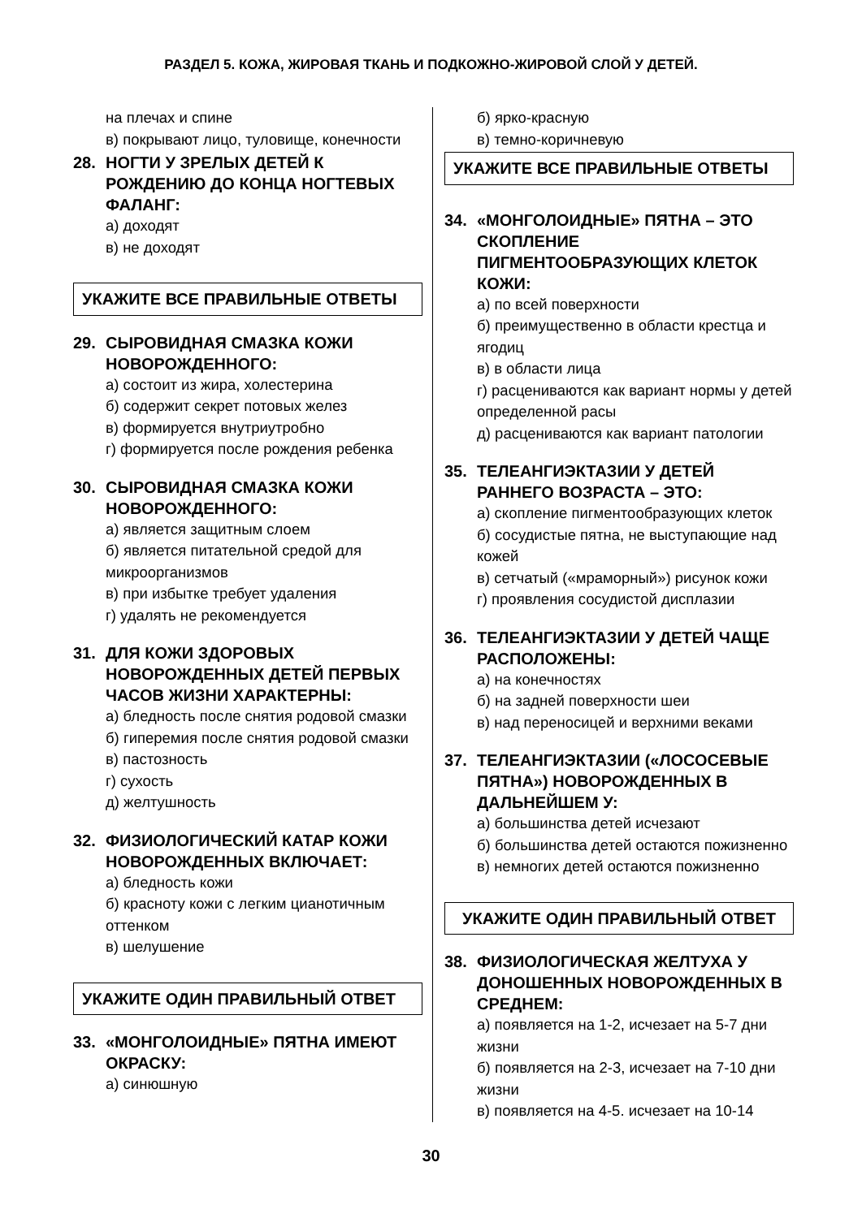РАЗДЕЛ 5. КОЖА, ЖИРОВАЯ ТКАНЬ И ПОДКОЖНО-ЖИРОВОЙ СЛОЙ У ДЕТЕЙ.
на плечах и спине
в) покрывают лицо, туловище, конечности
28. НОГТИ У ЗРЕЛЫХ ДЕТЕЙ К РОЖДЕНИЮ ДО КОНЦА НОГТЕВЫХ ФАЛАНГ:
а) доходят
в) не доходят
УКАЖИТЕ ВСЕ ПРАВИЛЬНЫЕ ОТВЕТЫ
29. СЫРОВИДНАЯ СМАЗКА КОЖИ НОВОРОЖДЕННОГО:
а) состоит из жира, холестерина
б) содержит секрет потовых желез
в) формируется внутриутробно
г) формируется после рождения ребенка
30. СЫРОВИДНАЯ СМАЗКА КОЖИ НОВОРОЖДЕННОГО:
а) является защитным слоем
б) является питательной средой для микроорганизмов
в) при избытке требует удаления
г) удалять не рекомендуется
31. ДЛЯ КОЖИ ЗДОРОВЫХ НОВОРОЖДЕННЫХ ДЕТЕЙ ПЕРВЫХ ЧАСОВ ЖИЗНИ ХАРАКТЕРНЫ:
а) бледность после снятия родовой смазки
б) гиперемия после снятия родовой смазки
в) пастозность
г) сухость
д) желтушность
32. ФИЗИОЛОГИЧЕСКИЙ КАТАР КОЖИ НОВОРОЖДЕННЫХ ВКЛЮЧАЕТ:
а) бледность кожи
б) красноту кожи с легким цианотичным оттенком
в) шелушение
УКАЖИТЕ ОДИН ПРАВИЛЬНЫЙ ОТВЕТ
33. «МОНГОЛОИДНЫЕ» ПЯТНА ИМЕЮТ ОКРАСКУ:
а) синюшную
б) ярко-красную
в) темно-коричневую
УКАЖИТЕ ВСЕ ПРАВИЛЬНЫЕ ОТВЕТЫ
34. «МОНГОЛОИДНЫЕ» ПЯТНА – ЭТО СКОПЛЕНИЕ ПИГМЕНТООБРАЗУЮЩИХ КЛЕТОК КОЖИ:
а) по всей поверхности
б) преимущественно в области крестца и ягодиц
в) в области лица
г) расцениваются как вариант нормы у детей определенной расы
д) расцениваются как вариант патологии
35. ТЕЛЕАНГИЭКТАЗИИ У ДЕТЕЙ РАННЕГО ВОЗРАСТА – ЭТО:
а) скопление пигментообразующих клеток
б) сосудистые пятна, не выступающие над кожей
в) сетчатый («мраморный») рисунок кожи
г) проявления сосудистой дисплазии
36. ТЕЛЕАНГИЭКТАЗИИ У ДЕТЕЙ ЧАЩЕ РАСПОЛОЖЕНЫ:
а) на конечностях
б) на задней поверхности шеи
в) над переносицей и верхними веками
37. ТЕЛЕАНГИЭКТАЗИИ («ЛОСОСЕВЫЕ ПЯТНА») НОВОРОЖДЕННЫХ В ДАЛЬНЕЙШЕМ У:
а) большинства детей исчезают
б) большинства детей остаются пожизненно
в) немногих детей остаются пожизненно
УКАЖИТЕ ОДИН ПРАВИЛЬНЫЙ ОТВЕТ
38. ФИЗИОЛОГИЧЕСКАЯ ЖЕЛТУХА У ДОНОШЕННЫХ НОВОРОЖДЕННЫХ В СРЕДНЕМ:
а) появляется на 1-2, исчезает на 5-7 дни жизни
б) появляется на 2-3, исчезает на 7-10 дни жизни
в) появляется на 4-5. исчезает на 10-14
30